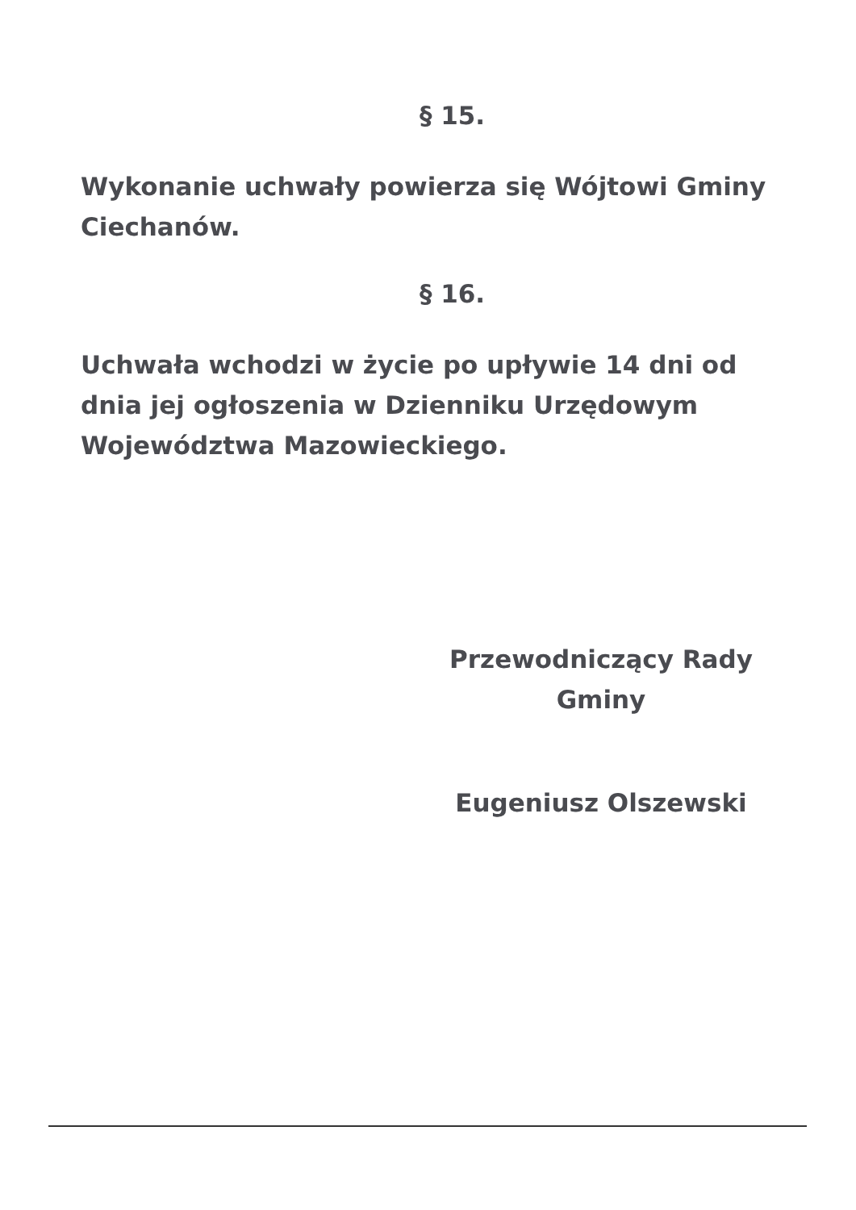§ 15.
Wykonanie uchwały powierza się Wójtowi Gminy Ciechanów.
§ 16.
Uchwała wchodzi w życie po upływie 14 dni od dnia jej ogłoszenia w Dzienniku Urzędowym Województwa Mazowieckiego.
Przewodniczący Rady
Gminy
Eugeniusz Olszewski